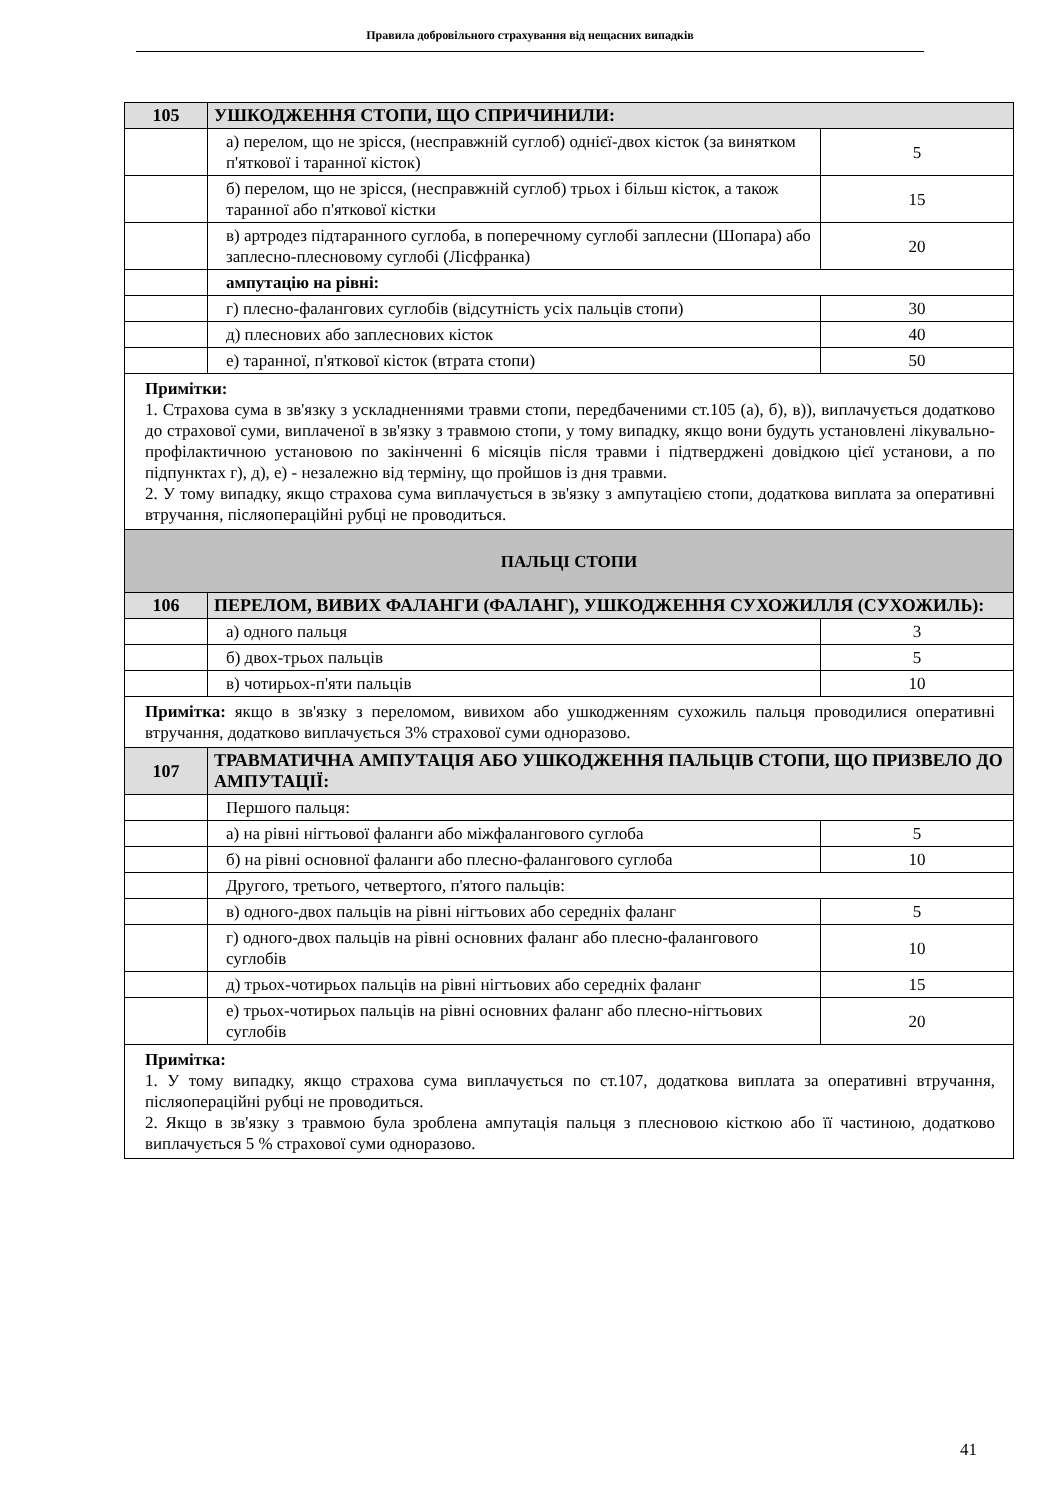Правила добровільного страхування від нещасних випадків
| 105 | УШКОДЖЕННЯ СТОПИ, ЩО СПРИЧИНИЛИ: | |
| | а) перелом, що не зрісся, (несправжній суглоб) однієї-двох кісток (за винятком п'яткової і таранної кісток) | 5 |
| | б) перелом, що не зрісся, (несправжній суглоб) трьох і більш кісток, а також таранної або п'яткової кістки | 15 |
| | в) артродез підтаранного суглоба, в поперечному суглобі заплесни (Шопара) або заплесно-плесновому суглобі (Лісфранка) | 20 |
| | ампутацію на рівні: | |
| | г) плесно-фалангових суглобів (відсутність усіх пальців стопи) | 30 |
| | д) плеснових або заплеснових кісток | 40 |
| | е) таранної, п'яткової кісток (втрата стопи) | 50 |
| Примітки: 1. Страхова сума в зв'язку з ускладненнями травми стопи, передбаченими ст.105 (а), б), в)), виплачується додатково до страхової суми, виплаченої в зв'язку з травмою стопи, у тому випадку, якщо вони будуть установлені лікувально-профілактичною установою по закінченні 6 місяців після травми і підтверджені довідкою цієї установи, а по підпунктах г), д), е) - незалежно від терміну, що пройшов із дня травми. 2. У тому випадку, якщо страхова сума виплачується в зв'язку з ампутацією стопи, додаткова виплата за оперативні втручання, післяопераційні рубці не проводиться. | | |
| ПАЛЬЦІ СТОПИ | | |
| 106 | ПЕРЕЛОМ, ВИВИХ ФАЛАНГИ (ФАЛАНГ), УШКОДЖЕННЯ СУХОЖИЛЛЯ (СУХОЖИЛЬ): | |
| | а) одного пальця | 3 |
| | б) двох-трьох пальців | 5 |
| | в) чотирьох-п'яти пальців | 10 |
| Примітка: якщо в зв'язку з переломом, вивихом або ушкодженням сухожиль пальця проводилися оперативні втручання, додатково виплачується 3% страхової суми одноразово. | | |
| 107 | ТРАВМАТИЧНА АМПУТАЦІЯ АБО УШКОДЖЕННЯ ПАЛЬЦІВ СТОПИ, ЩО ПРИЗВЕЛО ДО АМПУТАЦІЇ: | |
| | Першого пальця: | |
| | а) на рівні нігтьової фаланги або міжфалангового суглоба | 5 |
| | б) на рівні основної фаланги або плесно-фалангового суглоба | 10 |
| | Другого, третього, четвертого, п'ятого пальців: | |
| | в) одного-двох пальців на рівні нігтьових або середніх фаланг | 5 |
| | г) одного-двох пальців на рівні основних фаланг або плесно-фалангового суглобів | 10 |
| | д) трьох-чотирьох пальців на рівні нігтьових або середніх фаланг | 15 |
| | е) трьох-чотирьох пальців на рівні основних фаланг або плесно-нігтьових суглобів | 20 |
| Примітка: 1. У тому випадку, якщо страхова сума виплачується по ст.107, додаткова виплата за оперативні втручання, післяопераційні рубці не проводиться. 2. Якщо в зв'язку з травмою була зроблена ампутація пальця з плесновою кісткою або її частиною, додатково виплачується 5 % страхової суми одноразово. | | |
41